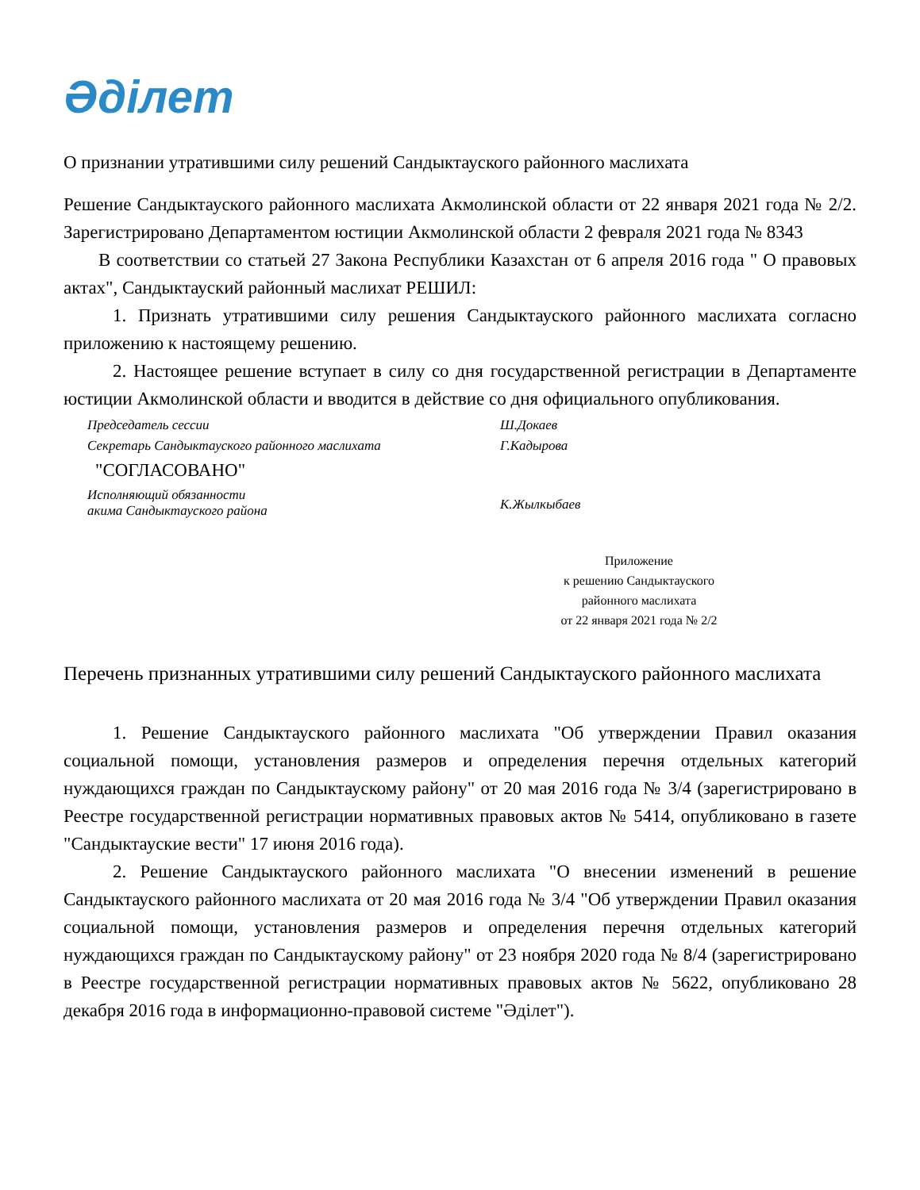Әділет
О признании утратившими силу решений Сандыктауского районного маслихата
Решение Сандыктауского районного маслихата Акмолинской области от 22 января 2021 года № 2/2. Зарегистрировано Департаментом юстиции Акмолинской области 2 февраля 2021 года № 8343
В соответствии со статьей 27 Закона Республики Казахстан от 6 апреля 2016 года " О правовых актах", Сандыктауский районный маслихат РЕШИЛ:
1. Признать утратившими силу решения Сандыктауского районного маслихата согласно приложению к настоящему решению.
2. Настоящее решение вступает в силу со дня государственной регистрации в Департаменте юстиции Акмолинской области и вводится в действие со дня официального опубликования.
Председатель сессии
Ш.Докаев
Секретарь Сандыктауского районного маслихата
Г.Кадырова
"СОГЛАСОВАНО"
Исполняющий обязанности
акима Сандыктауского района
К.Жылкыбаев
Приложение
к решению Сандыктауского
районного маслихата
от 22 января 2021 года № 2/2
Перечень признанных утратившими силу решений Сандыктауского районного маслихата
1. Решение Сандыктауского районного маслихата "Об утверждении Правил оказания социальной помощи, установления размеров и определения перечня отдельных категорий нуждающихся граждан по Сандыктаускому району" от 20 мая 2016 года № 3/4 (зарегистрировано в Реестре государственной регистрации нормативных правовых актов № 5414, опубликовано в газете "Сандыктауские вести" 17 июня 2016 года).
2. Решение Сандыктауского районного маслихата "О внесении изменений в решение Сандыктауского районного маслихата от 20 мая 2016 года № 3/4 "Об утверждении Правил оказания социальной помощи, установления размеров и определения перечня отдельных категорий нуждающихся граждан по Сандыктаускому району" от 23 ноября 2020 года № 8/4 (зарегистрировано в Реестре государственной регистрации нормативных правовых актов № 5622, опубликовано 28 декабря 2016 года в информационно-правовой системе "Әділет").